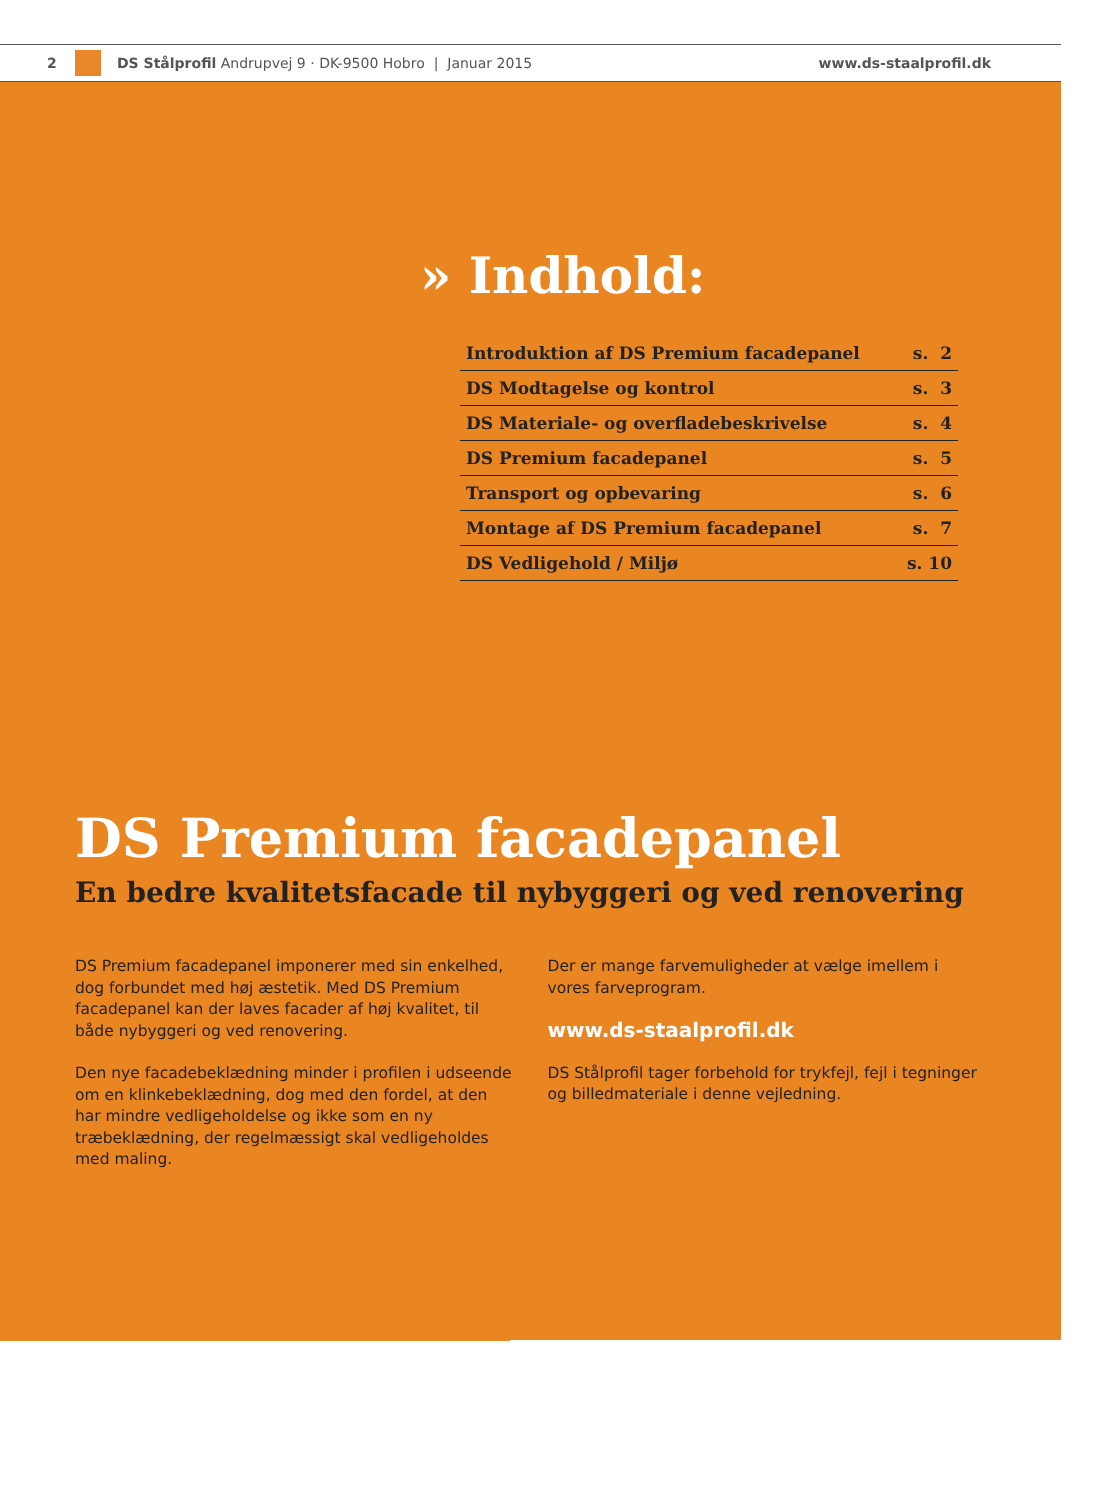2
DS Stålprofil Andrupvej 9 · DK-9500 Hobro | Januar 2015 www.ds-staalprofil.dk
» Indhold:
| Introduktion af DS Premium facadepanel | s. 2 |
| DS Modtagelse og kontrol | s. 3 |
| DS Materiale- og overfladebeskrivelse | s. 4 |
| DS Premium facadepanel | s. 5 |
| Transport og opbevaring | s. 6 |
| Montage af DS Premium facadepanel | s. 7 |
| DS Vedligehold / Miljø | s. 10 |
DS Premium facadepanel
En bedre kvalitetsfacade til nybyggeri og ved renovering
DS Premium facadepanel imponerer med sin enkelhed, dog forbundet med høj æstetik. Med DS Premium facadepanel kan der laves facader af høj kvalitet, til både nybyggeri og ved renovering.
Den nye facadebeklædning minder i profilen i udseende om en klinkebeklædning, dog med den fordel, at den har mindre vedligeholdelse og ikke som en ny træbeklædning, der regelmæssigt skal vedligeholdes med maling.
Der er mange farvemuligheder at vælge imellem i vores farveprogram.
www.ds-staalprofil.dk
DS Stålprofil tager forbehold for trykfejl, fejl i tegninger og billedmateriale i denne vejledning.